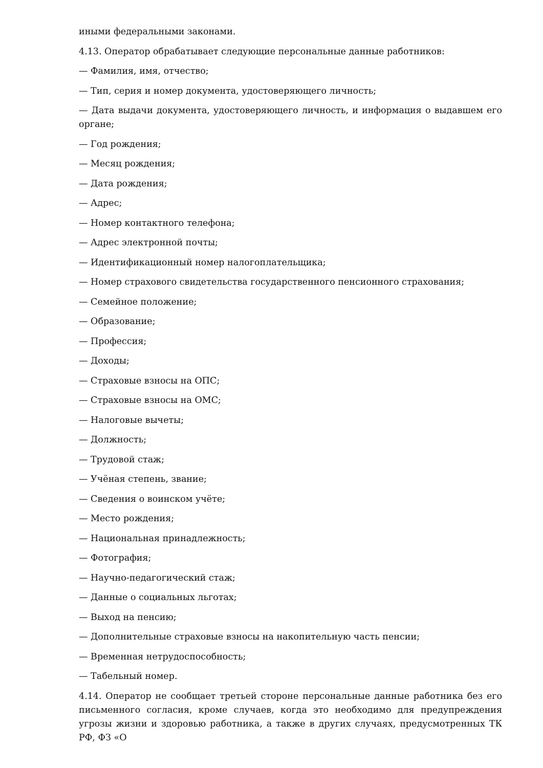иными федеральными законами.
4.13. Оператор обрабатывает следующие персональные данные работников:
— Фамилия, имя, отчество;
— Тип, серия и номер документа, удостоверяющего личность;
— Дата выдачи документа, удостоверяющего личность, и информация о выдавшем его органе;
— Год рождения;
— Месяц рождения;
— Дата рождения;
— Адрес;
— Номер контактного телефона;
— Адрес электронной почты;
— Идентификационный номер налогоплательщика;
— Номер страхового свидетельства государственного пенсионного страхования;
— Семейное положение;
— Образование;
— Профессия;
— Доходы;
— Страховые взносы на ОПС;
— Страховые взносы на ОМС;
— Налоговые вычеты;
— Должность;
— Трудовой стаж;
— Учёная степень, звание;
— Сведения о воинском учёте;
— Место рождения;
— Национальная принадлежность;
— Фотография;
— Научно-педагогический стаж;
— Данные о социальных льготах;
— Выход на пенсию;
— Дополнительные страховые взносы на накопительную часть пенсии;
— Временная нетрудоспособность;
— Табельный номер.
4.14. Оператор не сообщает третьей стороне персональные данные работника без его письменного согласия, кроме случаев, когда это необходимо для предупреждения угрозы жизни и здоровью работника, а также в других случаях, предусмотренных ТК РФ, ФЗ «О